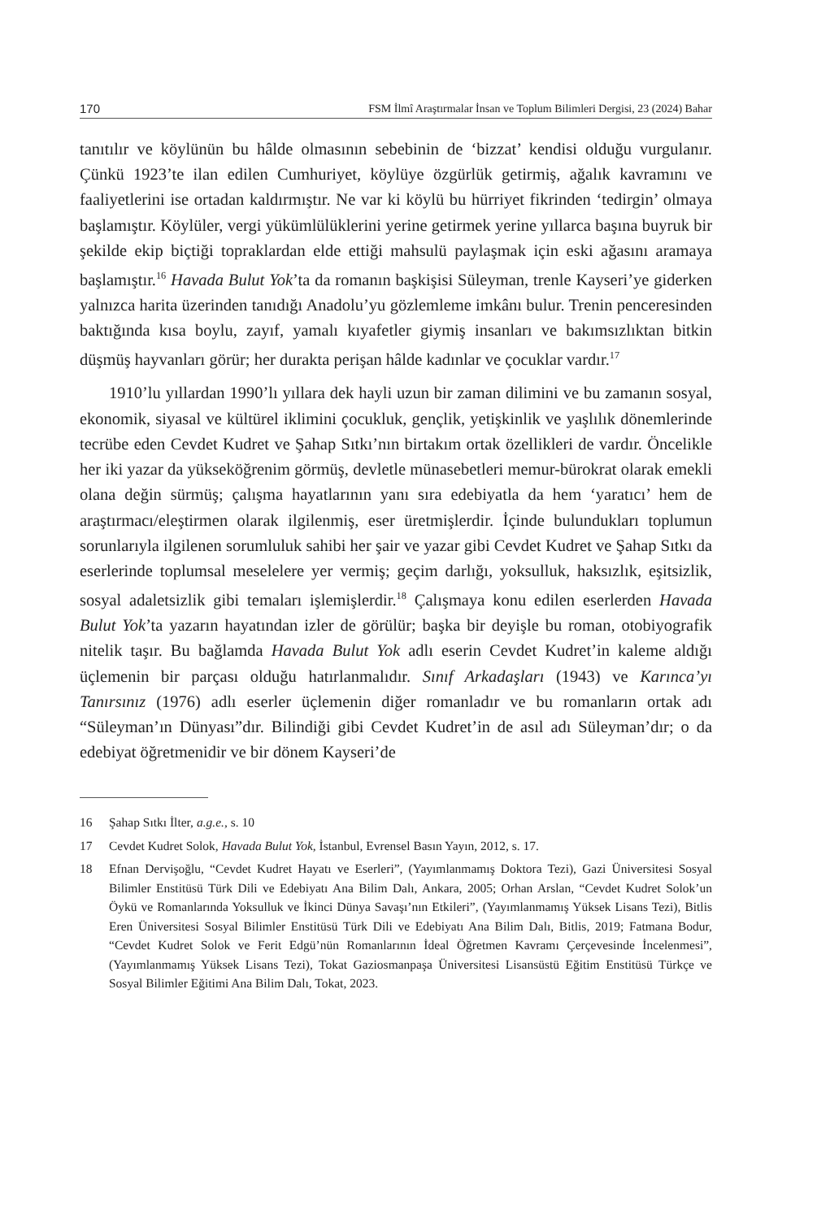170 FSM İlmî Araştırmalar İnsan ve Toplum Bilimleri Dergisi, 23 (2024) Bahar
tanıtılır ve köylünün bu hâlde olmasının sebebinin de ‘bizzat’ kendisi olduğu vurgulanır. Çünkü 1923’te ilan edilen Cumhuriyet, köylüye özgürlük getirmiş, ağalık kavramını ve faaliyetlerini ise ortadan kaldırmıştır. Ne var ki köylü bu hürriyet fikrinden ‘tedirgin’ olmaya başlamıştır. Köylüler, vergi yükümlülüklerini yerine getirmek yerine yıllarca başına buyruk bir şekilde ekip biçtiği topraklardan elde ettiği mahsulü paylaşmak için eski ağasını aramaya başlamıştır.<sup>16</sup> Havada Bulut Yok’ta da romanın başkişisi Süleyman, trenle Kayseri’ye giderken yalnızca harita üzerinden tanıdığı Anadolu’yu gözlemleme imkânı bulur. Trenin penceresinden baktığında kısa boylu, zayıf, yamalı kıyafetler giymiş insanları ve bakımsızlıktan bitkin düşmüş hayvanları görür; her durakta perişan hâlde kadınlar ve çocuklar vardır.<sup>17</sup>
1910’lu yıllardan 1990’lı yıllara dek hayli uzun bir zaman dilimini ve bu zamanın sosyal, ekonomik, siyasal ve kültürel iklimini çocukluk, gençlik, yetişkinlik ve yaşlılık dönemlerinde tecrübe eden Cevdet Kudret ve Şahap Sıtkı’nın birtakım ortak özellikleri de vardır. Öncelikle her iki yazar da yükseköğrenim görmüş, devletle münasebetleri memur-bürokrat olarak emekli olana değin sürmüş; çalışma hayatlarının yanı sıra edebiyatla da hem ‘yaratıcı’ hem de araştırmacı/eleştirmen olarak ilgilenmiş, eser üretmişlerdir. İçinde bulundukları toplumun sorunlarıyla ilgilenen sorumluluk sahibi her şair ve yazar gibi Cevdet Kudret ve Şahap Sıtkı da eserlerinde toplumsal meselelere yer vermiş; geçim darlığı, yoksulluk, haksızlık, eşitsizlik, sosyal adaletsizlik gibi temaları işlemişlerdir.<sup>18</sup> Çalışmaya konu edilen eserlerden Havada Bulut Yok’ta yazarın hayatından izler de görülür; başka bir deyişle bu roman, otobiyografik nitelik taşır. Bu bağlamda Havada Bulut Yok adlı eserin Cevdet Kudret’in kaleme aldığı üçlemenin bir parçası olduğu hatırlanmalıdır. Sınıf Arkadaşları (1943) ve Karınca’yı Tanırsınız (1976) adlı eserler üçlemenin diğer romanladır ve bu romanların ortak adı “Süleyman’ın Dünyası”dır. Bilindiği gibi Cevdet Kudret’in de asıl adı Süleyman’dır; o da edebiyat öğretmenidir ve bir dönem Kayseri’de
16 Şahap Sıtkı İlter, a.g.e., s. 10
17 Cevdet Kudret Solok, Havada Bulut Yok, İstanbul, Evrensel Basın Yayın, 2012, s. 17.
18 Efnan Dervişoğlu, “Cevdet Kudret Hayatı ve Eserleri”, (Yayımlanmamış Doktora Tezi), Gazi Üniversitesi Sosyal Bilimler Enstitüsü Türk Dili ve Edebiyatı Ana Bilim Dalı, Ankara, 2005; Orhan Arslan, “Cevdet Kudret Solok’un Öykü ve Romanlarında Yoksulluk ve İkinci Dünya Savaşı’nın Etkileri”, (Yayımlanmamış Yüksek Lisans Tezi), Bitlis Eren Üniversitesi Sosyal Bilimler Enstitüsü Türk Dili ve Edebiyatı Ana Bilim Dalı, Bitlis, 2019; Fatmana Bodur, “Cevdet Kudret Solok ve Ferit Edgü’nün Romanlarının İdeal Öğretmen Kavramı Çerçevesinde İncelenmesi”, (Yayımlanmamış Yüksek Lisans Tezi), Tokat Gaziosmanpaşa Üniversitesi Lisansüstü Eğitim Enstitüsü Türkçe ve Sosyal Bilimler Eğitimi Ana Bilim Dalı, Tokat, 2023.